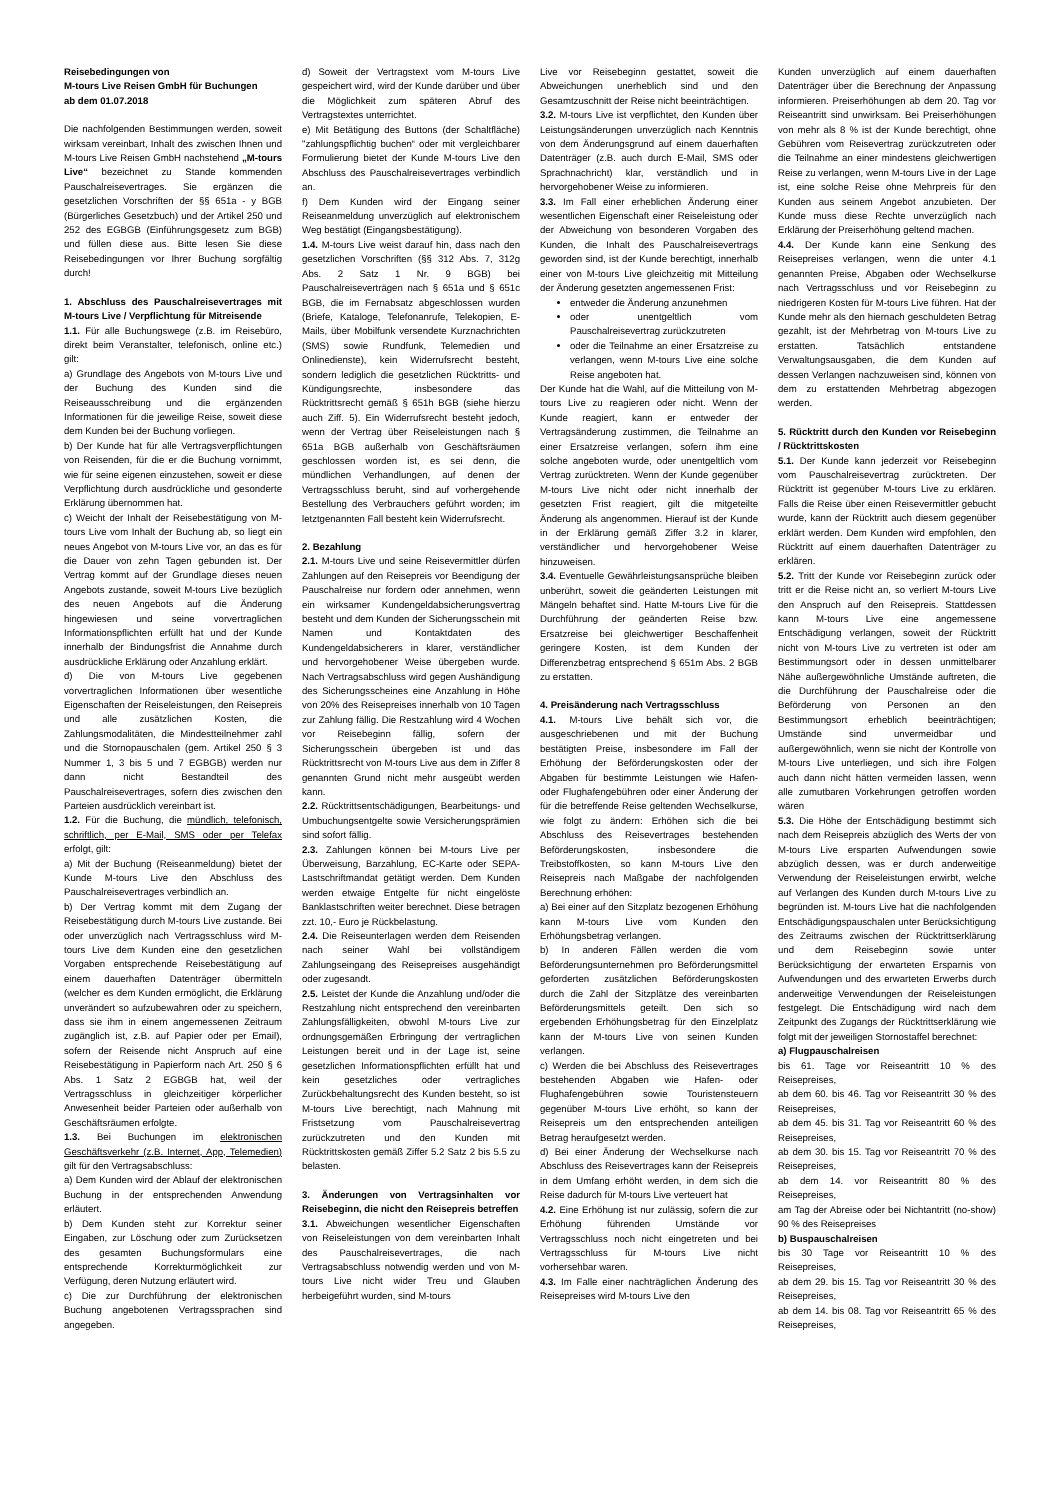Reisebedingungen von
M-tours Live Reisen GmbH für Buchungen
ab dem 01.07.2018
Die nachfolgenden Bestimmungen werden, soweit wirksam vereinbart, Inhalt des zwischen Ihnen und M-tours Live Reisen GmbH nachstehend „M-tours Live“ bezeichnet zu Stande kommenden Pauschalreisevertrages. Sie ergänzen die gesetzlichen Vorschriften der §§ 651a - y BGB (Bürgerliches Gesetzbuch) und der Artikel 250 und 252 des EGBGB (Einführungsgesetz zum BGB) und füllen diese aus. Bitte lesen Sie diese Reisebedingungen vor Ihrer Buchung sorgfältig durch!
1. Abschluss des Pauschalreisevertrages mit M-tours Live / Verpflichtung für Mitreisende
1.1. Für alle Buchungswege (z.B. im Reisebüro, direkt beim Veranstalter, telefonisch, online etc.) gilt:
a) Grundlage des Angebots von M-tours Live und der Buchung des Kunden sind die Reiseausschreibung und die ergänzenden Informationen für die jeweilige Reise, soweit diese dem Kunden bei der Buchung vorliegen.
b) Der Kunde hat für alle Vertragsverpflichtungen von Reisenden, für die er die Buchung vornimmt, wie für seine eigenen einzustehen, soweit er diese Verpflichtung durch ausdrückliche und gesonderte Erklärung übernommen hat.
c) Weicht der Inhalt der Reisebestätigung von M-tours Live vom Inhalt der Buchung ab, so liegt ein neues Angebot von M-tours Live vor, an das es für die Dauer von zehn Tagen gebunden ist. Der Vertrag kommt auf der Grundlage dieses neuen Angebots zustande, soweit M-tours Live bezüglich des neuen Angebots auf die Änderung hingewiesen und seine vorvertraglichen Informationspflichten erfüllt hat und der Kunde innerhalb der Bindungsfrist die Annahme durch ausdrückliche Erklärung oder Anzahlung erklärt.
d) Die von M-tours Live gegebenen vorvertraglichen Informationen über wesentliche Eigenschaften der Reiseleistungen, den Reisepreis und alle zusätzlichen Kosten, die Zahlungsmodalitäten, die Mindestteilnehmer zahl und die Stornopauschalen (gem. Artikel 250 § 3 Nummer 1, 3 bis 5 und 7 EGBGB) werden nur dann nicht Bestandteil des Pauschalreisevertrages, sofern dies zwischen den Parteien ausdrücklich vereinbart ist.
1.2. Für die Buchung, die mündlich, telefonisch, schriftlich, per E-Mail, SMS oder per Telefax erfolgt, gilt:
a) Mit der Buchung (Reiseanmeldung) bietet der Kunde M-tours Live den Abschluss des Pauschalreisevertrages verbindlich an.
b) Der Vertrag kommt mit dem Zugang der Reisebestätigung durch M-tours Live zustande. Bei oder unverzüglich nach Vertragsschluss wird M-tours Live dem Kunden eine den gesetzlichen Vorgaben entsprechende Reisebestätigung auf einem dauerhaften Datenträger übermitteln (welcher es dem Kunden ermöglicht, die Erklärung unverändert so aufzubewahren oder zu speichern, dass sie ihm in einem angemessenen Zeitraum zugänglich ist, z.B. auf Papier oder per Email), sofern der Reisende nicht Anspruch auf eine Reisebestätigung in Papierform nach Art. 250 § 6 Abs. 1 Satz 2 EGBGB hat, weil der Vertragsschluss in gleichzeitiger körperlicher Anwesenheit beider Parteien oder außerhalb von Geschäftsräumen erfolgte.
1.3. Bei Buchungen im elektronischen Geschäftsverkehr (z.B. Internet, App, Telemedien) gilt für den Vertragsabschluss:
a) Dem Kunden wird der Ablauf der elektronischen Buchung in der entsprechenden Anwendung erläutert.
b) Dem Kunden steht zur Korrektur seiner Eingaben, zur Löschung oder zum Zurücksetzen des gesamten Buchungsformulars eine entsprechende Korrekturmöglichkeit zur Verfügung, deren Nutzung erläutert wird.
c) Die zur Durchführung der elektronischen Buchung angebotenen Vertragssprachen sind angegeben.
d) Soweit der Vertragstext vom M-tours Live gespeichert wird, wird der Kunde darüber und über die Möglichkeit zum späteren Abruf des Vertragstextes unterrichtet.
e) Mit Betätigung des Buttons (der Schaltfläche) "zahlungspflichtig buchen“ oder mit vergleichbarer Formulierung bietet der Kunde M-tours Live den Abschluss des Pauschalreisevertrages verbindlich an.
f) Dem Kunden wird der Eingang seiner Reiseanmeldung unverzüglich auf elektronischem Weg bestätigt (Eingangsbestätigung).
1.4. M-tours Live weist darauf hin, dass nach den gesetzlichen Vorschriften (§§ 312 Abs. 7, 312g Abs. 2 Satz 1 Nr. 9 BGB) bei Pauschalreiseverträgen nach § 651a und § 651c BGB, die im Fernabsatz abgeschlossen wurden (Briefe, Kataloge, Telefonanrufe, Telekopien, E-Mails, über Mobilfunk versendete Kurznachrichten (SMS) sowie Rundfunk, Telemedien und Onlinedienste), kein Widerrufsrecht besteht, sondern lediglich die gesetzlichen Rücktritts- und Kündigungsrechte, insbesondere das Rücktrittsrecht gemäß § 651h BGB (siehe hierzu auch Ziff. 5). Ein Widerrufsrecht besteht jedoch, wenn der Vertrag über Reiseleistungen nach § 651a BGB außerhalb von Geschäftsräumen geschlossen worden ist, es sei denn, die mündlichen Verhandlungen, auf denen der Vertragsschluss beruht, sind auf vorhergehende Bestellung des Verbrauchers geführt worden; im letztgenannten Fall besteht kein Widerrufsrecht.
2. Bezahlung
2.1. M-tours Live und seine Reisevermittler dürfen Zahlungen auf den Reisepreis vor Beendigung der Pauschalreise nur fordern oder annehmen, wenn ein wirksamer Kundengeldabsicherungsvertrag besteht und dem Kunden der Sicherungsschein mit Namen und Kontaktdaten des Kundengeldabsicherers in klarer, verständlicher und hervorgehobener Weise übergeben wurde. Nach Vertragsabschluss wird gegen Aushändigung des Sicherungsscheines eine Anzahlung in Höhe von 20% des Reisepreises innerhalb von 10 Tagen zur Zahlung fällig. Die Restzahlung wird 4 Wochen vor Reisebeginn fällig, sofern der Sicherungsschein übergeben ist und das Rücktrittsrecht von M-tours Live aus dem in Ziffer 8 genannten Grund nicht mehr ausgeübt werden kann.
2.2. Rücktrittsentschädigungen, Bearbeitungs- und Umbuchungsentgelte sowie Versicherungsprämien sind sofort fällig.
2.3. Zahlungen können bei M-tours Live per Überweisung, Barzahlung, EC-Karte oder SEPA-Lastschriftmandat getätigt werden. Dem Kunden werden etwaige Entgelte für nicht eingelöste Banklastschriften weiter berechnet. Diese betragen zzt. 10,- Euro je Rückbelastung.
2.4. Die Reiseunterlagen werden dem Reisenden nach seiner Wahl bei vollständigem Zahlungseingang des Reisepreises ausgehändigt oder zugesandt.
2.5. Leistet der Kunde die Anzahlung und/oder die Restzahlung nicht entsprechend den vereinbarten Zahlungsfälligkeiten, obwohl M-tours Live zur ordnungsgemäßen Erbringung der vertraglichen Leistungen bereit und in der Lage ist, seine gesetzlichen Informationspflichten erfüllt hat und kein gesetzliches oder vertragliches Zurückbehaltungsrecht des Kunden besteht, so ist M-tours Live berechtigt, nach Mahnung mit Fristsetzung vom Pauschalreisevertrag zurückzutreten und den Kunden mit Rücktrittskosten gemäß Ziffer 5.2 Satz 2 bis 5.5 zu belasten.
3. Änderungen von Vertragsinhalten vor Reisebeginn, die nicht den Reisepreis betreffen
3.1. Abweichungen wesentlicher Eigenschaften von Reiseleistungen von dem vereinbarten Inhalt des Pauschalreisevertrages, die nach Vertragsabschluss notwendig werden und von M-tours Live nicht wider Treu und Glauben herbeigeführt wurden, sind M-tours
Live vor Reisebeginn gestattet, soweit die Abweichungen unerheblich sind und den Gesamtzuschnitt der Reise nicht beeinträchtigen.
3.2. M-tours Live ist verpflichtet, den Kunden über Leistungsänderungen unverzüglich nach Kenntnis von dem Änderungsgrund auf einem dauerhaften Datenträger (z.B. auch durch E-Mail, SMS oder Sprachnachricht) klar, verständlich und in hervorgehobener Weise zu informieren.
3.3. Im Fall einer erheblichen Änderung einer wesentlichen Eigenschaft einer Reiseleistung oder der Abweichung von besonderen Vorgaben des Kunden, die Inhalt des Pauschalreisevertrags geworden sind, ist der Kunde berechtigt, innerhalb einer von M-tours Live gleichzeitig mit Mitteilung der Änderung gesetzten angemessenen Frist:
entweder die Änderung anzunehmen
oder unentgeltlich vom Pauschalreisevertrag zurückzutreten
oder die Teilnahme an einer Ersatzreise zu verlangen, wenn M-tours Live eine solche Reise angeboten hat.
Der Kunde hat die Wahl, auf die Mitteilung von M-tours Live zu reagieren oder nicht. Wenn der Kunde reagiert, kann er entweder der Vertragsänderung zustimmen, die Teilnahme an einer Ersatzreise verlangen, sofern ihm eine solche angeboten wurde, oder unentgeltlich vom Vertrag zurücktreten. Wenn der Kunde gegenüber M-tours Live nicht oder nicht innerhalb der gesetzten Frist reagiert, gilt die mitgeteilte Änderung als angenommen. Hierauf ist der Kunde in der Erklärung gemäß Ziffer 3.2 in klarer, verständlicher und hervorgehobener Weise hinzuweisen.
3.4. Eventuelle Gewährleistungsansprüche bleiben unberührt, soweit die geänderten Leistungen mit Mängeln behaftet sind. Hatte M-tours Live für die Durchführung der geänderten Reise bzw. Ersatzreise bei gleichwertiger Beschaffenheit geringere Kosten, ist dem Kunden der Differenzbetrag entsprechend § 651m Abs. 2 BGB zu erstatten.
4. Preisänderung nach Vertragsschluss
4.1. M-tours Live behält sich vor, die ausgeschriebenen und mit der Buchung bestätigten Preise, insbesondere im Fall der Erhöhung der Beförderungskosten oder der Abgaben für bestimmte Leistungen wie Hafen- oder Flughafengebühren oder einer Änderung der für die betreffende Reise geltenden Wechselkurse, wie folgt zu ändern: Erhöhen sich die bei Abschluss des Reisevertrages bestehenden Beförderungskosten, insbesondere die Treibstoffkosten, so kann M-tours Live den Reisepreis nach Maßgabe der nachfolgenden Berechnung erhöhen:
a) Bei einer auf den Sitzplatz bezogenen Erhöhung kann M-tours Live vom Kunden den Erhöhungsbetrag verlangen.
b) In anderen Fällen werden die vom Beförderungsunternehmen pro Beförderungsmittel geforderten zusätzlichen Beförderungskosten durch die Zahl der Sitzplätze des vereinbarten Beförderungsmittels geteilt. Den sich so ergebenden Erhöhungsbetrag für den Einzelplatz kann der M-tours Live von seinen Kunden verlangen.
c) Werden die bei Abschluss des Reisevertrages bestehenden Abgaben wie Hafen- oder Flughafengebühren sowie Touristensteuern gegenüber M-tours Live erhöht, so kann der Reisepreis um den entsprechenden anteiligen Betrag heraufgesetzt werden.
d) Bei einer Änderung der Wechselkurse nach Abschluss des Reisevertrages kann der Reisepreis in dem Umfang erhöht werden, in dem sich die Reise dadurch für M-tours Live verteuert hat
4.2. Eine Erhöhung ist nur zulässig, sofern die zur Erhöhung führenden Umstände vor Vertragsschluss noch nicht eingetreten und bei Vertragsschluss für M-tours Live nicht vorhersehbar waren.
4.3. Im Falle einer nachträglichen Änderung des Reisepreises wird M-tours Live den
Kunden unverzüglich auf einem dauerhaften Datenträger über die Berechnung der Anpassung informieren. Preiserhöhungen ab dem 20. Tag vor Reiseantritt sind unwirksam. Bei Preiserhöhungen von mehr als 8 % ist der Kunde berechtigt, ohne Gebühren vom Reisevertrag zurückzutreten oder die Teilnahme an einer mindestens gleichwertigen Reise zu verlangen, wenn M-tours Live in der Lage ist, eine solche Reise ohne Mehrpreis für den Kunden aus seinem Angebot anzubieten. Der Kunde muss diese Rechte unverzüglich nach Erklärung der Preiserhöhung geltend machen.
4.4. Der Kunde kann eine Senkung des Reisepreises verlangen, wenn die unter 4.1 genannten Preise, Abgaben oder Wechselkurse nach Vertragsschluss und vor Reisebeginn zu niedrigeren Kosten für M-tours Live führen. Hat der Kunde mehr als den hiernach geschuldeten Betrag gezahlt, ist der Mehrbetrag von M-tours Live zu erstatten. Tatsächlich entstandene Verwaltungsausgaben, die dem Kunden auf dessen Verlangen nachzuweisen sind, können von dem zu erstattenden Mehrbetrag abgezogen werden.
5. Rücktritt durch den Kunden vor Reisebeginn / Rücktrittskosten
5.1. Der Kunde kann jederzeit vor Reisebeginn vom Pauschalreisevertrag zurücktreten. Der Rücktritt ist gegenüber M-tours Live zu erklären. Falls die Reise über einen Reisevermittler gebucht wurde, kann der Rücktritt auch diesem gegenüber erklärt werden. Dem Kunden wird empfohlen, den Rücktritt auf einem dauerhaften Datenträger zu erklären.
5.2. Tritt der Kunde vor Reisebeginn zurück oder tritt er die Reise nicht an, so verliert M-tours Live den Anspruch auf den Reisepreis. Stattdessen kann M-tours Live eine angemessene Entschädigung verlangen, soweit der Rücktritt nicht von M-tours Live zu vertreten ist oder am Bestimmungsort oder in dessen unmittelbarer Nähe außergewöhnliche Umstände auftreten, die die Durchführung der Pauschalreise oder die Beförderung von Personen an den Bestimmungsort erheblich beeinträchtigen; Umstände sind unvermeidbar und außergewöhnlich, wenn sie nicht der Kontrolle von M-tours Live unterliegen, und sich ihre Folgen auch dann nicht hätten vermeiden lassen, wenn alle zumutbaren Vorkehrungen getroffen worden wären
5.3. Die Höhe der Entschädigung bestimmt sich nach dem Reisepreis abzüglich des Werts der von M-tours Live ersparten Aufwendungen sowie abzüglich dessen, was er durch anderweitige Verwendung der Reiseleistungen erwirbt, welche auf Verlangen des Kunden durch M-tours Live zu begründen ist. M-tours Live hat die nachfolgenden Entschädigungspauschalen unter Berücksichtigung des Zeitraums zwischen der Rücktrittserklärung und dem Reisebeginn sowie unter Berücksichtigung der erwarteten Ersparnis von Aufwendungen und des erwarteten Erwerbs durch anderweitige Verwendungen der Reiseleistungen festgelegt. Die Entschädigung wird nach dem Zeitpunkt des Zugangs der Rücktrittserklärung wie folgt mit der jeweiligen Stornostaffel berechnet:
a) Flugpauschalreisen
bis 61. Tage vor Reiseantritt 10 % des Reisepreises,
ab dem 60. bis 46. Tag vor Reiseantritt 30 % des Reisepreises,
ab dem 45. bis 31. Tag vor Reiseantritt 60 % des Reisepreises,
ab dem 30. bis 15. Tag vor Reiseantritt 70 % des Reisepreises,
ab dem 14. vor Reiseantritt 80 % des Reisepreises,
am Tag der Abreise oder bei Nichtantritt (no-show) 90 % des Reisepreises
b) Buspauschalreisen
bis 30 Tage vor Reiseantritt 10 % des Reisepreises,
ab dem 29. bis 15. Tag vor Reiseantritt 30 % des Reisepreises,
ab dem 14. bis 08. Tag vor Reiseantritt 65 % des Reisepreises,